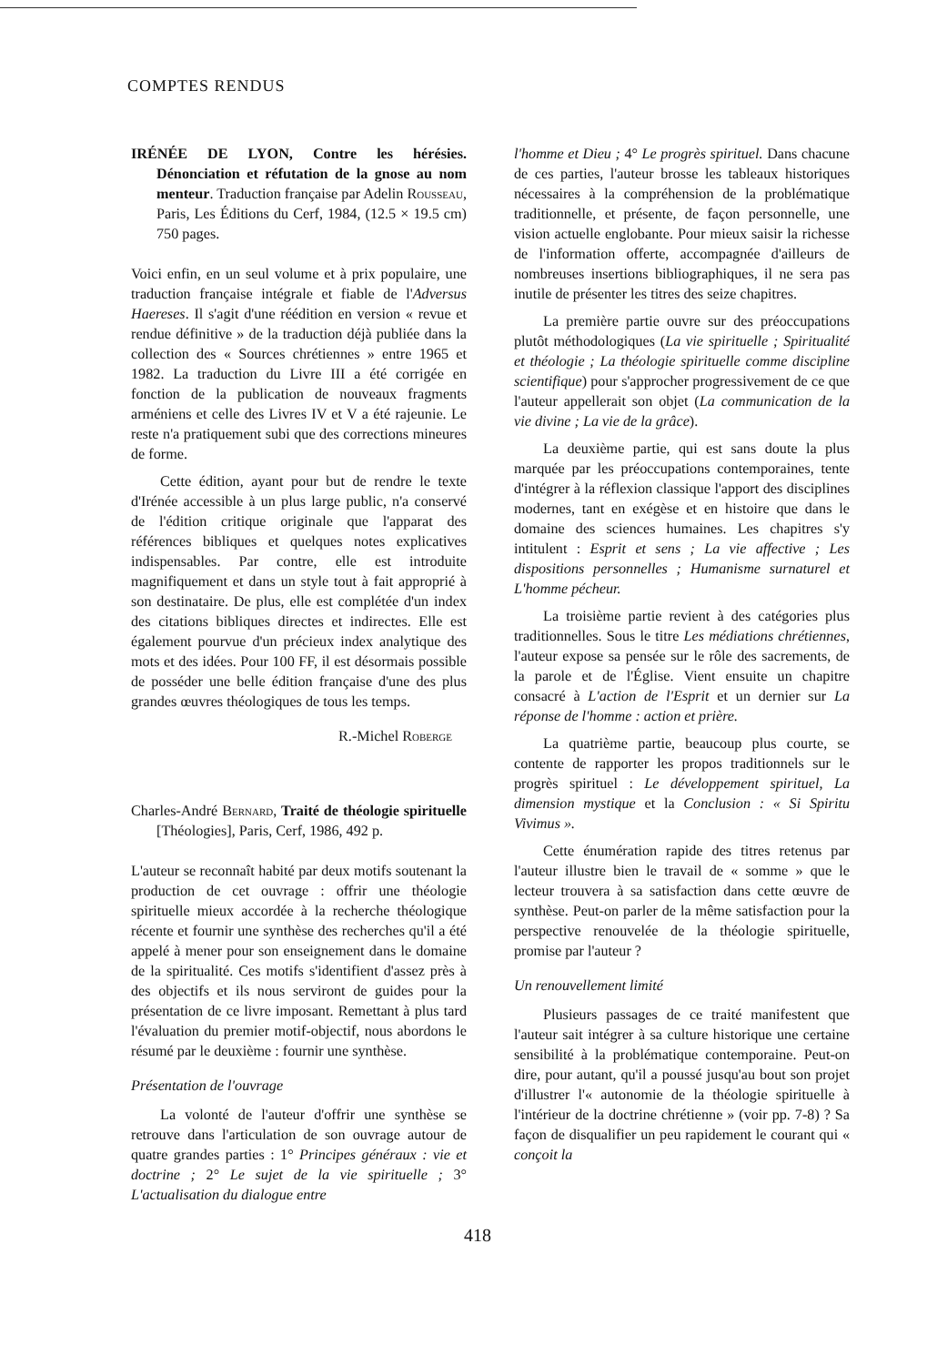COMPTES RENDUS
IRÉNÉE DE LYON, Contre les hérésies. Dénonciation et réfutation de la gnose au nom menteur. Traduction française par Adelin Rousseau, Paris, Les Éditions du Cerf, 1984, (12.5 × 19.5 cm) 750 pages.
Voici enfin, en un seul volume et à prix populaire, une traduction française intégrale et fiable de l'Adversus Haereses. Il s'agit d'une réédition en version « revue et rendue définitive » de la traduction déjà publiée dans la collection des « Sources chrétiennes » entre 1965 et 1982. La traduction du Livre III a été corrigée en fonction de la publication de nouveaux fragments arméniens et celle des Livres IV et V a été rajeunie. Le reste n'a pratiquement subi que des corrections mineures de forme.
Cette édition, ayant pour but de rendre le texte d'Irénée accessible à un plus large public, n'a conservé de l'édition critique originale que l'apparat des références bibliques et quelques notes explicatives indispensables. Par contre, elle est introduite magnifiquement et dans un style tout à fait approprié à son destinataire. De plus, elle est complétée d'un index des citations bibliques directes et indirectes. Elle est également pourvue d'un précieux index analytique des mots et des idées. Pour 100 FF, il est désormais possible de posséder une belle édition française d'une des plus grandes œuvres théologiques de tous les temps.
R.-Michel Roberge
Charles-André Bernard, Traité de théologie spirituelle [Théologies], Paris, Cerf, 1986, 492 p.
L'auteur se reconnaît habité par deux motifs soutenant la production de cet ouvrage : offrir une théologie spirituelle mieux accordée à la recherche théologique récente et fournir une synthèse des recherches qu'il a été appelé à mener pour son enseignement dans le domaine de la spiritualité. Ces motifs s'identifient d'assez près à des objectifs et ils nous serviront de guides pour la présentation de ce livre imposant. Remettant à plus tard l'évaluation du premier motif-objectif, nous abordons le résumé par le deuxième : fournir une synthèse.
Présentation de l'ouvrage
La volonté de l'auteur d'offrir une synthèse se retrouve dans l'articulation de son ouvrage autour de quatre grandes parties : 1° Principes généraux : vie et doctrine ; 2° Le sujet de la vie spirituelle ; 3° L'actualisation du dialogue entre
l'homme et Dieu ; 4° Le progrès spirituel. Dans chacune de ces parties, l'auteur brosse les tableaux historiques nécessaires à la compréhension de la problématique traditionnelle, et présente, de façon personnelle, une vision actuelle englobante. Pour mieux saisir la richesse de l'information offerte, accompagnée d'ailleurs de nombreuses insertions bibliographiques, il ne sera pas inutile de présenter les titres des seize chapitres.
La première partie ouvre sur des préoccupations plutôt méthodologiques (La vie spirituelle ; Spiritualité et théologie ; La théologie spirituelle comme discipline scientifique) pour s'approcher progressivement de ce que l'auteur appellerait son objet (La communication de la vie divine ; La vie de la grâce).
La deuxième partie, qui est sans doute la plus marquée par les préoccupations contemporaines, tente d'intégrer à la réflexion classique l'apport des disciplines modernes, tant en exégèse et en histoire que dans le domaine des sciences humaines. Les chapitres s'y intitulent : Esprit et sens ; La vie affective ; Les dispositions personnelles ; Humanisme surnaturel et L'homme pécheur.
La troisième partie revient à des catégories plus traditionnelles. Sous le titre Les médiations chrétiennes, l'auteur expose sa pensée sur le rôle des sacrements, de la parole et de l'Église. Vient ensuite un chapitre consacré à L'action de l'Esprit et un dernier sur La réponse de l'homme : action et prière.
La quatrième partie, beaucoup plus courte, se contente de rapporter les propos traditionnels sur le progrès spirituel : Le développement spirituel, La dimension mystique et la Conclusion : « Si Spiritu Vivimus ».
Cette énumération rapide des titres retenus par l'auteur illustre bien le travail de « somme » que le lecteur trouvera à sa satisfaction dans cette œuvre de synthèse. Peut-on parler de la même satisfaction pour la perspective renouvelée de la théologie spirituelle, promise par l'auteur ?
Un renouvellement limité
Plusieurs passages de ce traité manifestent que l'auteur sait intégrer à sa culture historique une certaine sensibilité à la problématique contemporaine. Peut-on dire, pour autant, qu'il a poussé jusqu'au bout son projet d'illustrer l'« autonomie de la théologie spirituelle à l'intérieur de la doctrine chrétienne » (voir pp. 7-8) ? Sa façon de disqualifier un peu rapidement le courant qui « conçoit la
418